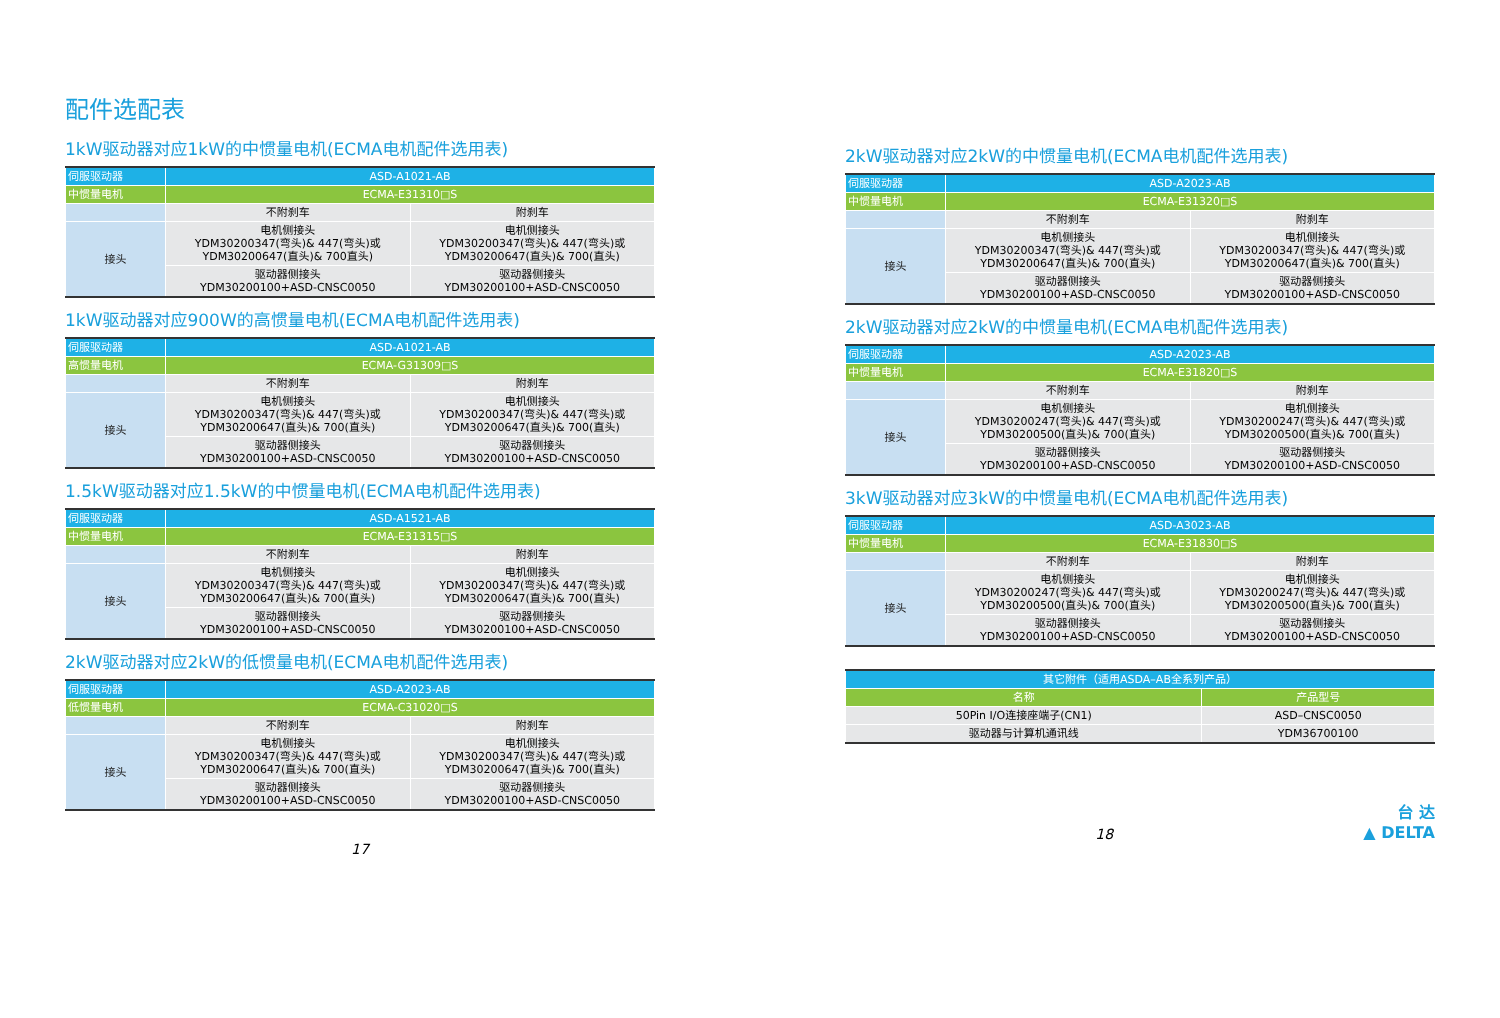配件选配表
1kW驱动器对应1kW的中惯量电机(ECMA电机配件选用表)
| 伺服驱动器 | ASD-A1021-AB | |
| 中惯量电机 | ECMA-E31310□S | |
| | 不附刹车 | 附刹车 |
| 接头 | 电机侧接头 YDM30200347(弯头)& 447(弯头)或 YDM30200647(直头)& 700直头) | 电机侧接头 YDM30200347(弯头)& 447(弯头)或 YDM30200647(直头)& 700(直头) |
| | 驱动器侧接头 YDM30200100+ASD-CNSC0050 | 驱动器侧接头 YDM30200100+ASD-CNSC0050 |
1kW驱动器对应900W的高惯量电机(ECMA电机配件选用表)
| 伺服驱动器 | ASD-A1021-AB | |
| 高惯量电机 | ECMA-G31309□S | |
| | 不附刹车 | 附刹车 |
| 接头 | 电机侧接头 YDM30200347(弯头)& 447(弯头)或 YDM30200647(直头)& 700(直头) | 电机侧接头 YDM30200347(弯头)& 447(弯头)或 YDM30200647(直头)& 700(直头) |
| | 驱动器侧接头 YDM30200100+ASD-CNSC0050 | 驱动器侧接头 YDM30200100+ASD-CNSC0050 |
1.5kW驱动器对应1.5kW的中惯量电机(ECMA电机配件选用表)
| 伺服驱动器 | ASD-A1521-AB | |
| 中惯量电机 | ECMA-E31315□S | |
| | 不附刹车 | 附刹车 |
| 接头 | 电机侧接头 YDM30200347(弯头)& 447(弯头)或 YDM30200647(直头)& 700(直头) | 电机侧接头 YDM30200347(弯头)& 447(弯头)或 YDM30200647(直头)& 700(直头) |
| | 驱动器侧接头 YDM30200100+ASD-CNSC0050 | 驱动器侧接头 YDM30200100+ASD-CNSC0050 |
2kW驱动器对应2kW的低惯量电机(ECMA电机配件选用表)
| 伺服驱动器 | ASD-A2023-AB | |
| 低惯量电机 | ECMA-C31020□S | |
| | 不附刹车 | 附刹车 |
| 接头 | 电机侧接头 YDM30200347(弯头)& 447(弯头)或 YDM30200647(直头)& 700(直头) | 电机侧接头 YDM30200347(弯头)& 447(弯头)或 YDM30200647(直头)& 700(直头) |
| | 驱动器侧接头 YDM30200100+ASD-CNSC0050 | 驱动器侧接头 YDM30200100+ASD-CNSC0050 |
17
2kW驱动器对应2kW的中惯量电机(ECMA电机配件选用表)
| 伺服驱动器 | ASD-A2023-AB | |
| 中惯量电机 | ECMA-E31320□S | |
| | 不附刹车 | 附刹车 |
| 接头 | 电机侧接头 YDM30200347(弯头)& 447(弯头)或 YDM30200647(直头)& 700(直头) | 电机侧接头 YDM30200347(弯头)& 447(弯头)或 YDM30200647(直头)& 700(直头) |
| | 驱动器侧接头 YDM30200100+ASD-CNSC0050 | 驱动器侧接头 YDM30200100+ASD-CNSC0050 |
2kW驱动器对应2kW的中惯量电机(ECMA电机配件选用表)
| 伺服驱动器 | ASD-A2023-AB | |
| 中惯量电机 | ECMA-E31820□S | |
| | 不附刹车 | 附刹车 |
| 接头 | 电机侧接头 YDM30200247(弯头)& 447(弯头)或 YDM30200500(直头)& 700(直头) | 电机侧接头 YDM30200247(弯头)& 447(弯头)或 YDM30200500(直头)& 700(直头) |
| | 驱动器侧接头 YDM30200100+ASD-CNSC0050 | 驱动器侧接头 YDM30200100+ASD-CNSC0050 |
3kW驱动器对应3kW的中惯量电机(ECMA电机配件选用表)
| 伺服驱动器 | ASD-A3023-AB | |
| 中惯量电机 | ECMA-E31830□S | |
| | 不附刹车 | 附刹车 |
| 接头 | 电机侧接头 YDM30200247(弯头)& 447(弯头)或 YDM30200500(直头)& 700(直头) | 电机侧接头 YDM30200247(弯头)& 447(弯头)或 YDM30200500(直头)& 700(直头) |
| | 驱动器侧接头 YDM30200100+ASD-CNSC0050 | 驱动器侧接头 YDM30200100+ASD-CNSC0050 |
| 其它附件（适用ASDA–AB全系列产品） | |
| 名称 | 产品型号 |
| 50Pin I/O连接座端子(CN1) | ASD–CNSC0050 |
| 驱动器与计算机通讯线 | YDM36700100 |
18
台 达
▲ DELTA